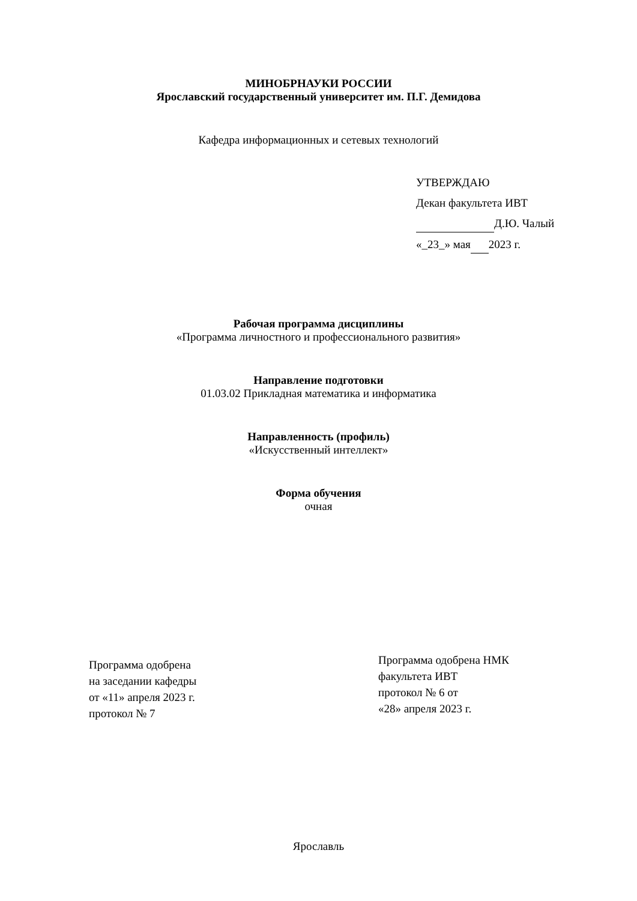МИНОБРНАУКИ РОССИИ
Ярославский государственный университет им. П.Г. Демидова
Кафедра информационных и сетевых технологий
УТВЕРЖДАЮ
Декан факультета ИВТ
Д.Ю. Чалый
«_23_» мая 2023 г.
Рабочая программа дисциплины
«Программа личностного и профессионального развития»
Направление подготовки
01.03.02 Прикладная математика и информатика
Направленность (профиль)
«Искусственный интеллект»
Форма обучения
очная
Программа одобрена
на заседании кафедры
от «11» апреля 2023 г.
протокол № 7
Программа одобрена НМК
факультета ИВТ
протокол № 6 от
«28» апреля 2023 г.
Ярославль